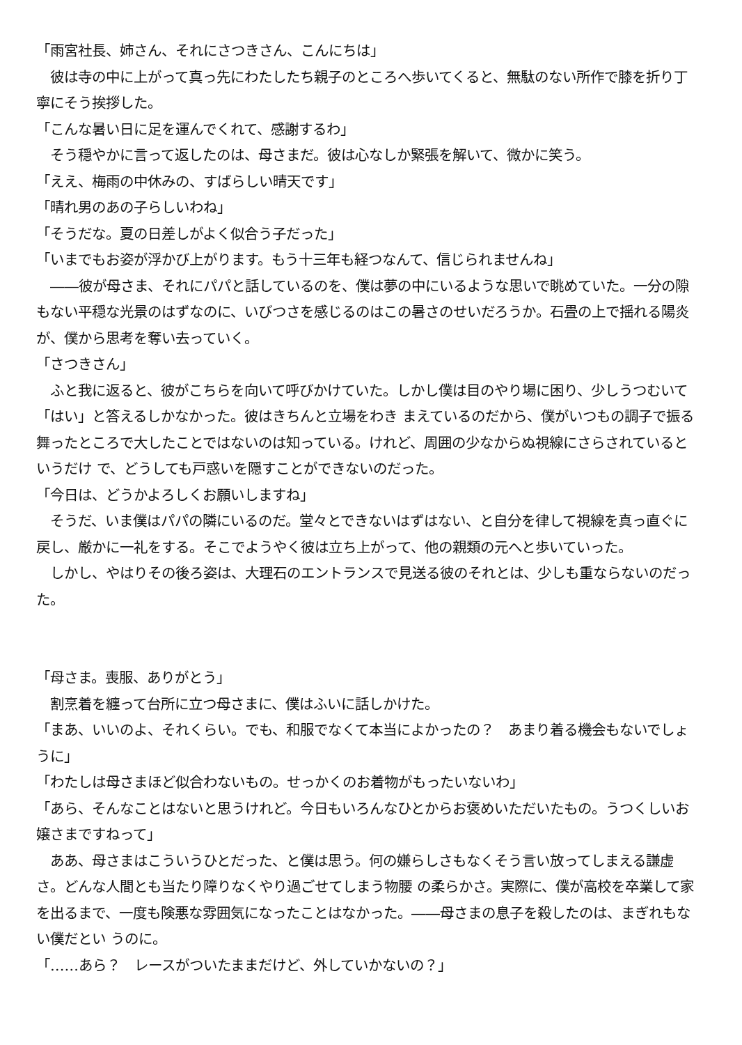「雨宮社長、姉さん、それにさつきさん、こんにちは」
　彼は寺の中に上がって真っ先にわたしたち親子のところへ歩いてくると、無駄のない所作で膝を折り丁寧にそう挨拶した。
「こんな暑い日に足を運んでくれて、感謝するわ」
　そう穏やかに言って返したのは、母さまだ。彼は心なしか緊張を解いて、微かに笑う。
「ええ、梅雨の中休みの、すばらしい晴天です」
「晴れ男のあの子らしいわね」
「そうだな。夏の日差しがよく似合う子だった」
「いまでもお姿が浮かび上がります。もう十三年も経つなんて、信じられませんね」
　――彼が母さま、それにパパと話しているのを、僕は夢の中にいるような思いで眺めていた。一分の隙もない平穏な光景のはずなのに、いびつさを感じるのはこの暑さのせいだろうか。石畳の上で揺れる陽炎が、僕から思考を奪い去っていく。
「さつきさん」
　ふと我に返ると、彼がこちらを向いて呼びかけていた。しかし僕は目のやり場に困り、少しうつむいて「はい」と答えるしかなかった。彼はきちんと立場をわき まえているのだから、僕がいつもの調子で振る舞ったところで大したことではないのは知っている。けれど、周囲の少なからぬ視線にさらされているというだけ で、どうしても戸惑いを隠すことができないのだった。
「今日は、どうかよろしくお願いしますね」
　そうだ、いま僕はパパの隣にいるのだ。堂々とできないはずはない、と自分を律して視線を真っ直ぐに戻し、厳かに一礼をする。そこでようやく彼は立ち上がって、他の親類の元へと歩いていった。
　しかし、やはりその後ろ姿は、大理石のエントランスで見送る彼のそれとは、少しも重ならないのだった。
「母さま。喪服、ありがとう」
　割烹着を纏って台所に立つ母さまに、僕はふいに話しかけた。
「まあ、いいのよ、それくらい。でも、和服でなくて本当によかったの？　あまり着る機会もないでしょうに」
「わたしは母さまほど似合わないもの。せっかくのお着物がもったいないわ」
「あら、そんなことはないと思うけれど。今日もいろんなひとからお褒めいただいたもの。うつくしいお嬢さまですねって」
　ああ、母さまはこういうひとだった、と僕は思う。何の嫌らしさもなくそう言い放ってしまえる謙虚さ。どんな人間とも当たり障りなくやり過ごせてしまう物腰 の柔らかさ。実際に、僕が高校を卒業して家を出るまで、一度も険悪な雰囲気になったことはなかった。――母さまの息子を殺したのは、まぎれもない僕だとい うのに。
「……あら？　レースがついたままだけど、外していかないの？」